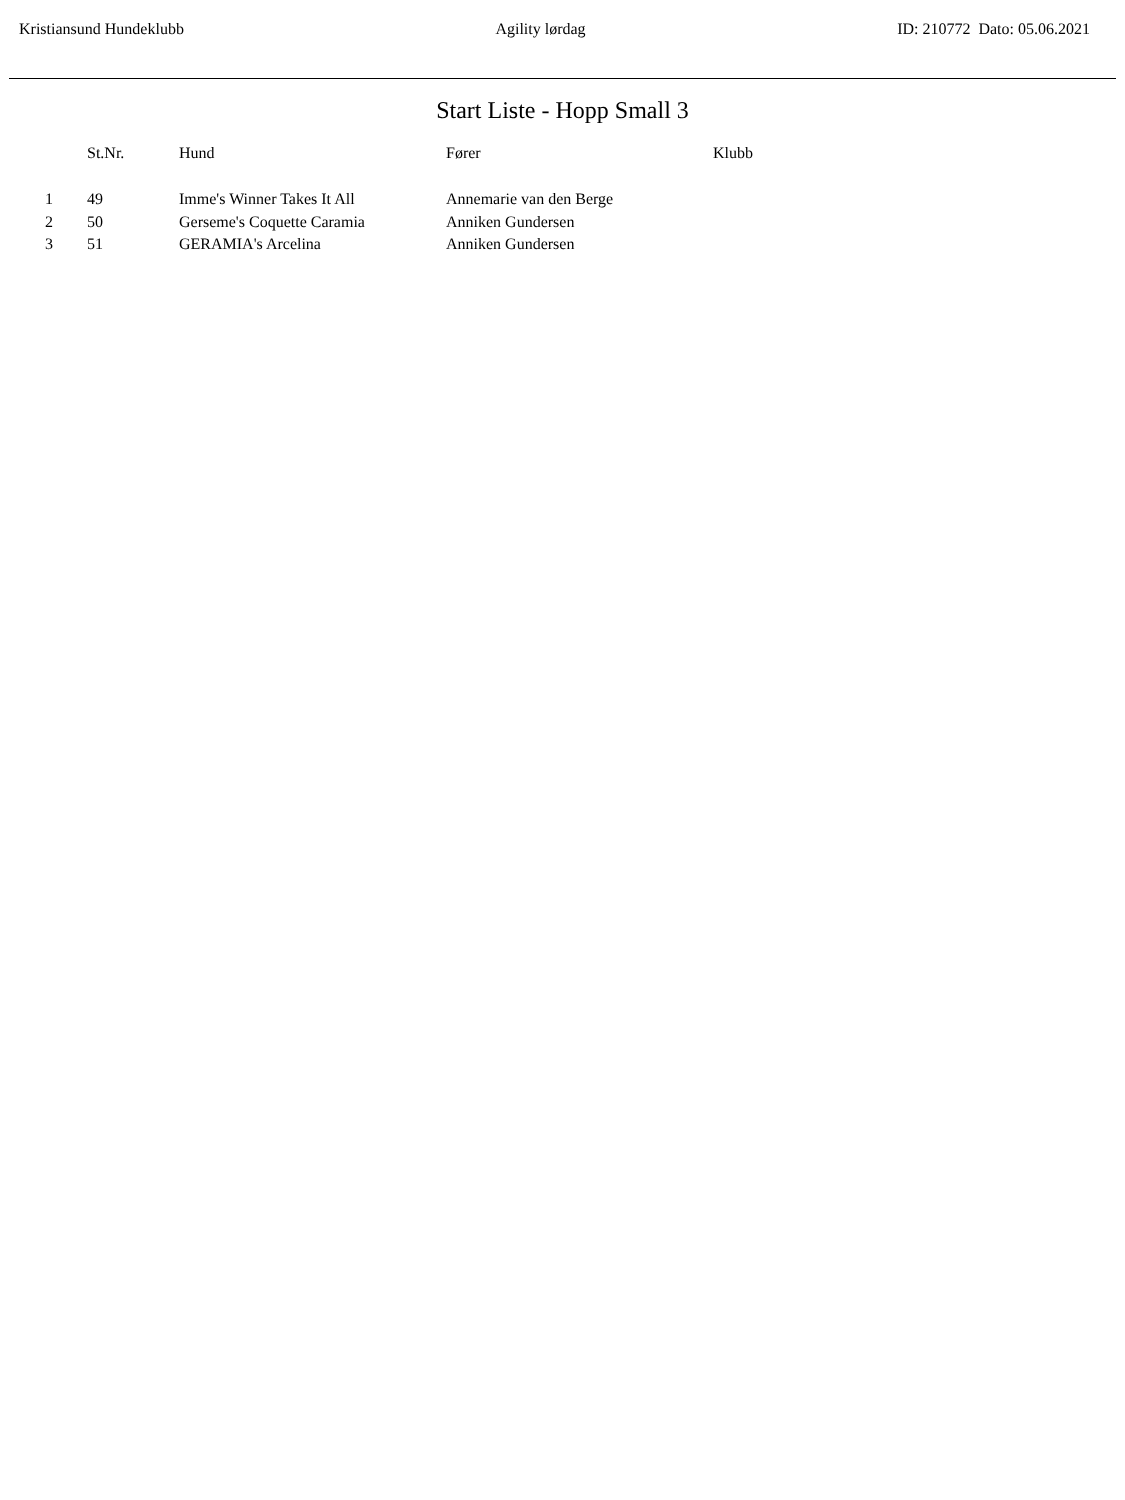Kristiansund Hundeklubb Agility lørdag ID: 210772 Dato: 05.06.2021
Start Liste - Hopp Small 3
| | St.Nr. | Hund | Fører | Klubb |
| --- | --- | --- | --- | --- |
| 1 | 49 | Imme's Winner Takes It All | Annemarie van den Berge | |
| 2 | 50 | Gerseme's Coquette Caramia | Anniken Gundersen | |
| 3 | 51 | GERAMIA's Arcelina | Anniken Gundersen | |